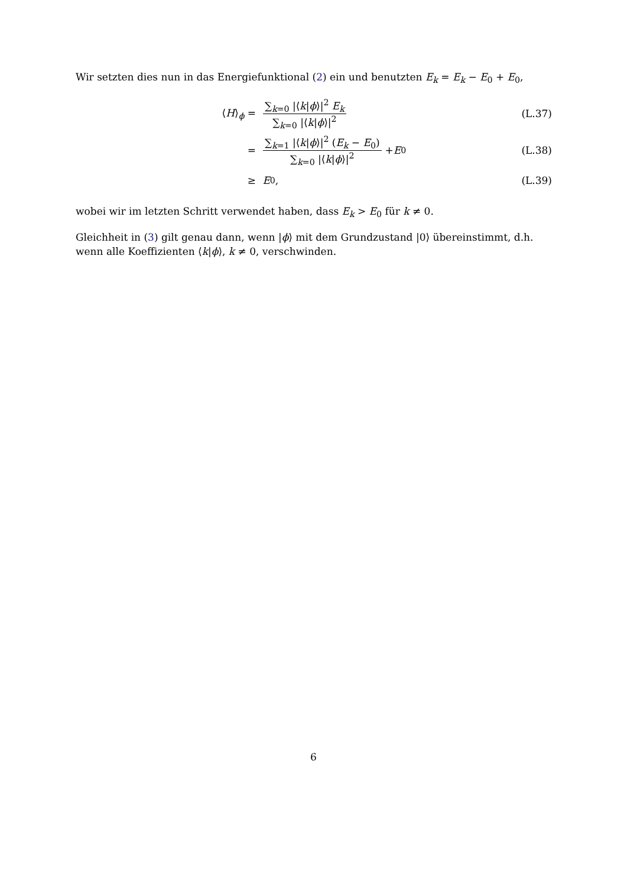Wir setzten dies nun in das Energiefunktional (2) ein und benutzten E<sub>k</sub> = E<sub>k</sub> − E<sub>0</sub> + E<sub>0</sub>,
⟨H⟩<sub>ϕ</sub> = ∑<sub>k=0</sub> |⟨k|ϕ⟩|<sup>2</sup> E<sub>k</sub> ∑<sub>k=0</sub> |⟨k|ϕ⟩|<sup>2</sup> (L.37)
=
∑<sub>k=1</sub> |⟨k|ϕ⟩|<sup>2</sup> (E<sub>k</sub> − E<sub>0</sub>) ∑<sub>k=0</sub> |⟨k|ϕ⟩|<sup>2</sup> + E<sub>0</sub>
(L.38)
≥ E<sub>0</sub> , (L.39)
wobei wir im letzten Schritt verwendet haben, dass E<sub>k</sub> > E<sub>0</sub> für k ≠ 0.
Gleichheit in (3) gilt genau dann, wenn |ϕ⟩ mit dem Grundzustand |0⟩ übereinstimmt, d.h. wenn alle Koeffizienten ⟨k|ϕ⟩, k ≠ 0, verschwinden.
6